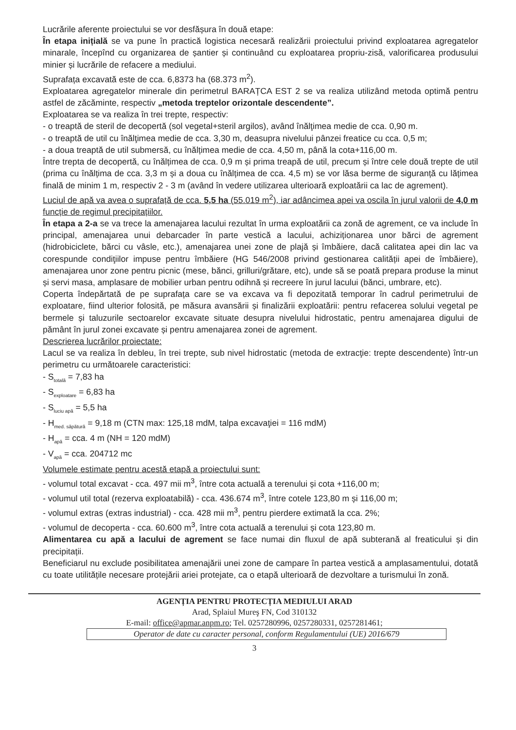Lucrările aferente proiectului se vor desfășura în două etape:
În etapa inițială se va pune în practică logistica necesară realizării proiectului privind exploatarea agregatelor minarale, începînd cu organizarea de șantier și continuând cu exploatarea propriu-zisă, valorificarea produsului minier și lucrările de refacere a mediului.
Suprafața excavată este de cca. 6,8373 ha (68.373 m<sup>2</sup>).
Exploatarea agregatelor minerale din perimetrul BARAȚCA EST 2 se va realiza utilizând metoda optimă pentru astfel de zăcăminte, respectiv „metoda treptelor orizontale descendente”.
Exploatarea se va realiza în trei trepte, respectiv:
- o treaptă de steril de decopertă (sol vegetal+steril argilos), având înălţimea medie de cca. 0,90 m.
- o treaptă de util cu înălţimea medie de cca. 3,30 m, deasupra nivelului pânzei freatice cu cca. 0,5 m;
- a doua treaptă de util submersă, cu înălțimea medie de cca. 4,50 m, până la cota+116,00 m.
Între trepta de decopertă, cu înălțimea de cca. 0,9 m și prima treapă de util, precum și între cele două trepte de util (prima cu înălțima de cca. 3,3 m și a doua cu înălțimea de cca. 4,5 m) se vor lăsa berme de siguranță cu lățimea finală de minim 1 m, respectiv 2 - 3 m (având în vedere utilizarea ulterioară exploatării ca lac de agrement).
Luciul de apă va avea o suprafață de cca. 5,5 ha (55.019 m<sup>2</sup>), iar adâncimea apei va oscila în jurul valorii de 4,0 m funcție de regimul precipitațiilor.
În etapa a 2-a se va trece la amenajarea lacului rezultat în urma exploatării ca zonă de agrement, ce va include în principal, amenajarea unui debarcader în parte vestică a lacului, achiziționarea unor bărci de agrement (hidrobiciclete, bărci cu vâsle, etc.), amenajarea unei zone de plajă și îmbăiere, dacă calitatea apei din lac va corespunde condiţiilor impuse pentru îmbăiere (HG 546/2008 privind gestionarea calității apei de îmbăiere), amenajarea unor zone pentru picnic (mese, bănci, grilluri/grătare, etc), unde să se poată prepara produse la minut și servi masa, amplasare de mobilier urban pentru odihnă și recreere în jurul lacului (bănci, umbrare, etc).
Coperta îndepărtată de pe suprafața care se va excava va fi depozitată temporar în cadrul perimetrului de exploatare, fiind ulterior folosită, pe măsura avansării și finalizării exploatării: pentru refacerea solului vegetal pe bermele și taluzurile sectoarelor excavate situate desupra nivelului hidrostatic, pentru amenajarea digului de pământ în jurul zonei excavate și pentru amenajarea zonei de agrement.
Descrierea lucrărilor proiectate:
Lacul se va realiza în debleu, în trei trepte, sub nivel hidrostatic (metoda de extracţie: trepte descendente) într-un perimetru cu următoarele caracteristici:
- S<sub>totală</sub> = 7,83 ha
- S<sub>exploatare</sub> = 6,83 ha
- S<sub>luciu apă</sub> = 5,5 ha
- H<sub>med. săpătură</sub> = 9,18 m (CTN max: 125,18 mdM, talpa excavaţiei = 116 mdM)
- H<sub>apă</sub> = cca. 4 m (NH = 120 mdM)
- V<sub>apă</sub> = cca. 204712 mc
Volumele estimate pentru acestă etapă a proiectului sunt:
- volumul total excavat - cca. 497 mii m<sup>3</sup>, între cota actuală a terenului și cota +116,00 m;
- volumul util total (rezerva exploatabilă) - cca. 436.674 m<sup>3</sup>, între cotele 123,80 m și 116,00 m;
- volumul extras (extras industrial) - cca. 428 mii m<sup>3</sup>, pentru pierdere extimată la cca. 2%;
- volumul de decoperta - cca. 60.600 m<sup>3</sup>, între cota actuală a terenului și cota 123,80 m.
Alimentarea cu apă a lacului de agrement se face numai din fluxul de apă subterană al freaticului și din precipitații.
Beneficiarul nu exclude posibilitatea amenajării unei zone de campare în partea vestică a amplasamentului, dotată cu toate utilitățile necesare protejării ariei protejate, ca o etapă ulterioară de dezvoltare a turismului în zonă.
AGENȚIA PENTRU PROTECȚIA MEDIULUI ARAD
Arad, Splaiul Mureş FN, Cod 310132
E-mail: office@apmar.anpm.ro; Tel. 0257280996, 0257280331, 0257281461;
Operator de date cu caracter personal, conform Regulamentului (UE) 2016/679
3